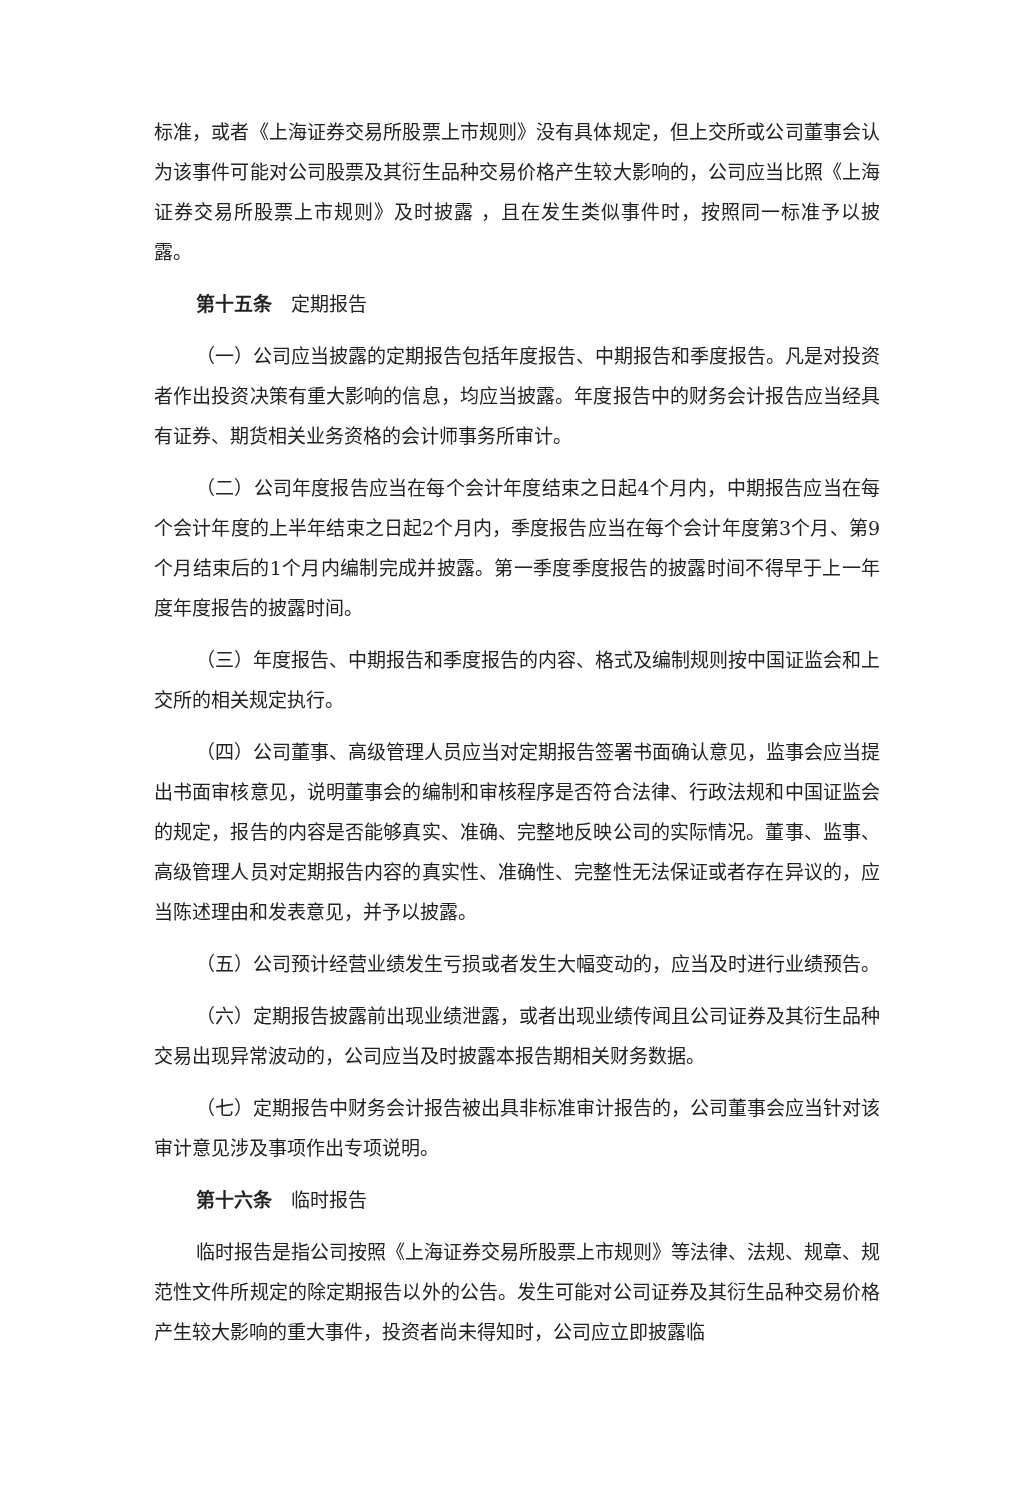标准，或者《上海证券交易所股票上市规则》没有具体规定，但上交所或公司董事会认为该事件可能对公司股票及其衍生品种交易价格产生较大影响的，公司应当比照《上海证券交易所股票上市规则》及时披露 ，且在发生类似事件时，按照同一标准予以披露。
第十五条　定期报告
（一）公司应当披露的定期报告包括年度报告、中期报告和季度报告。凡是对投资者作出投资决策有重大影响的信息，均应当披露。年度报告中的财务会计报告应当经具有证券、期货相关业务资格的会计师事务所审计。
（二）公司年度报告应当在每个会计年度结束之日起4个月内，中期报告应当在每个会计年度的上半年结束之日起2个月内，季度报告应当在每个会计年度第3个月、第9个月结束后的1个月内编制完成并披露。第一季度季度报告的披露时间不得早于上一年度年度报告的披露时间。
（三）年度报告、中期报告和季度报告的内容、格式及编制规则按中国证监会和上交所的相关规定执行。
（四）公司董事、高级管理人员应当对定期报告签署书面确认意见，监事会应当提出书面审核意见，说明董事会的编制和审核程序是否符合法律、行政法规和中国证监会的规定，报告的内容是否能够真实、准确、完整地反映公司的实际情况。董事、监事、高级管理人员对定期报告内容的真实性、准确性、完整性无法保证或者存在异议的，应当陈述理由和发表意见，并予以披露。
（五）公司预计经营业绩发生亏损或者发生大幅变动的，应当及时进行业绩预告。
（六）定期报告披露前出现业绩泄露，或者出现业绩传闻且公司证券及其衍生品种交易出现异常波动的，公司应当及时披露本报告期相关财务数据。
（七）定期报告中财务会计报告被出具非标准审计报告的，公司董事会应当针对该审计意见涉及事项作出专项说明。
第十六条　临时报告
临时报告是指公司按照《上海证券交易所股票上市规则》等法律、法规、规章、规范性文件所规定的除定期报告以外的公告。发生可能对公司证券及其衍生品种交易价格产生较大影响的重大事件，投资者尚未得知时，公司应立即披露临